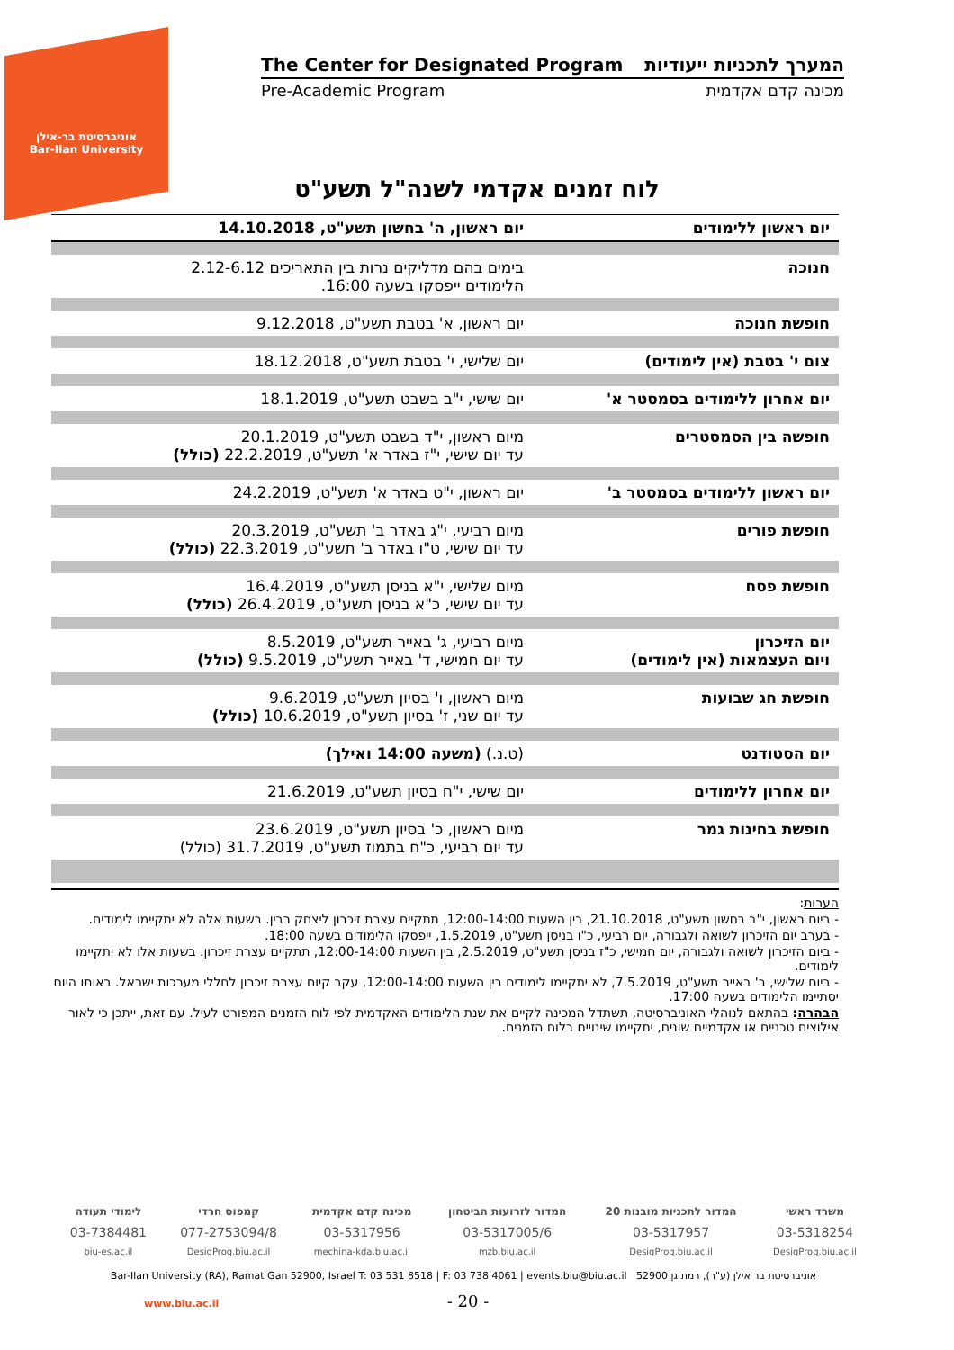אוניברסיטת בר-אילן
Bar-Ilan University
The Center for Designated Program המערך לתכניות ייעודיות
Pre-Academic Program מכינה קדם אקדמית
לוח זמנים אקדמי לשנה"ל תשע"ט
| יום ראשון ללימודים | יום ראשון, ה' בחשון תשע"ט, 14.10.2018 |
| חנוכה | בימים בהם מדליקים נרות בין התאריכים 2.12-6.12 הלימודים ייפסקו בשעה 16:00. |
| חופשת חנוכה | יום ראשון, א' בטבת תשע"ט, 9.12.2018 |
| צום י' בטבת (אין לימודים) | יום שלישי, י' בטבת תשע"ט, 18.12.2018 |
| יום אחרון ללימודים בסמסטר א' | יום שישי, י"ב בשבט תשע"ט, 18.1.2019 |
| חופשה בין הסמסטרים | מיום ראשון, י"ד בשבט תשע"ט, 20.1.2019 עד יום שישי, י"ז באדר א' תשע"ט, 22.2.2019 (כולל) |
| יום ראשון ללימודים בסמסטר ב' | יום ראשון, י"ט באדר א' תשע"ט, 24.2.2019 |
| חופשת פורים | מיום רביעי, י"ג באדר ב' תשע"ט, 20.3.2019 עד יום שישי, ט"ו באדר ב' תשע"ט, 22.3.2019 (כולל) |
| חופשת פסח | מיום שלישי, י"א בניסן תשע"ט, 16.4.2019 עד יום שישי, כ"א בניסן תשע"ט, 26.4.2019 (כולל) |
| יום הזיכרון ויום העצמאות (אין לימודים) | מיום רביעי, ג' באייר תשע"ט, 8.5.2019 עד יום חמישי, ד' באייר תשע"ט, 9.5.2019 (כולל) |
| חופשת חג שבועות | מיום ראשון, ו' בסיון תשע"ט, 9.6.2019 עד יום שני, ז' בסיון תשע"ט, 10.6.2019 (כולל) |
| יום הסטודנט | (ט.נ.) (משעה 14:00 ואילך) |
| יום אחרון ללימודים | יום שישי, י"ח בסיון תשע"ט, 21.6.2019 |
| חופשת בחינות גמר | מיום ראשון, כ' בסיון תשע"ט, 23.6.2019 עד יום רביעי, כ"ח בתמוז תשע"ט, 31.7.2019 (כולל) |
הערות:
- ביום ראשון, י"ב בחשון תשע"ט, 21.10.2018, בין השעות 12:00-14:00, תתקיים עצרת זיכרון ליצחק רבין. בשעות אלה לא יתקיימו לימודים.
- בערב יום הזיכרון לשואה ולגבורה, יום רביעי, כ"ו בניסן תשע"ט, 1.5.2019, ייפסקו הלימודים בשעה 18:00.
- ביום הזיכרון לשואה ולגבורה, יום חמישי, כ"ז בניסן תשע"ט, 2.5.2019, בין השעות 12:00-14:00, תתקיים עצרת זיכרון. בשעות אלו לא יתקיימו לימודים.
- ביום שלישי, ב' באייר תשע"ט, 7.5.2019, לא יתקיימו לימודים בין השעות 12:00-14:00, עקב קיום עצרת זיכרון לחללי מערכות ישראל. באותו היום יסתיימו הלימודים בשעה 17:00.
הבהרה: בהתאם לנוהלי האוניברסיטה, תשתדל המכינה לקיים את שנת הלימודים האקדמית לפי לוח הזמנים המפורט לעיל. עם זאת, ייתכן כי לאור אילוצים טכניים או אקדמיים שונים, יתקיימו שינויים בלוח הזמנים.
| משרד ראשי | המדור לתכניות מובנות 20 | המדור לזרועות הביטחון | מכינה קדם אקדמית | קמפוס חרדי | לימודי תעודה |
| 03-5318254 | 03-5317957 | 03-5317005/6 | 03-5317956 | 077-2753094/8 | 03-7384481 |
| DesigProg.biu.ac.il | DesigProg.biu.ac.il | mzb.biu.ac.il | mechina-kda.biu.ac.il | DesigProg.biu.ac.il | biu-es.ac.il |
Bar-Ilan University (RA), Ramat Gan 52900, Israel T: 03 531 8518 | F: 03 738 4061 | events.biu@biu.ac.il אוניברסיטת בר אילן (ע"ר), רמת גן 52900
www.biu.ac.il - 20 -